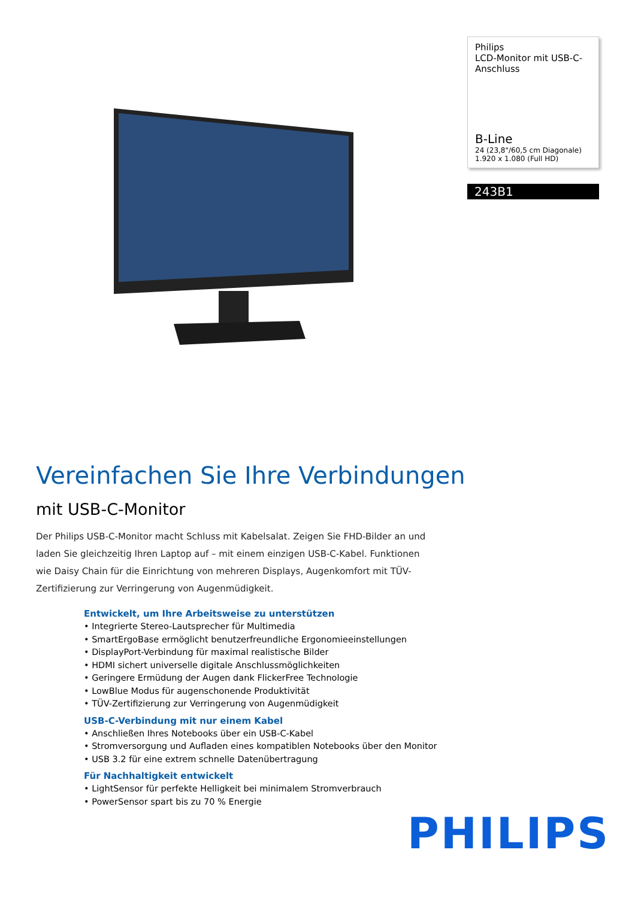Philips
LCD-Monitor mit USB-C-Anschluss
B-Line
24 (23,8"/60,5 cm Diagonale)
1.920 x 1.080 (Full HD)
243B1
Vereinfachen Sie Ihre Verbindungen
mit USB-C-Monitor
Der Philips USB-C-Monitor macht Schluss mit Kabelsalat. Zeigen Sie FHD-Bilder an und laden Sie gleichzeitig Ihren Laptop auf – mit einem einzigen USB-C-Kabel. Funktionen wie Daisy Chain für die Einrichtung von mehreren Displays, Augenkomfort mit TÜV-Zertifizierung zur Verringerung von Augenmüdigkeit.
Entwickelt, um Ihre Arbeitsweise zu unterstützen
• Integrierte Stereo-Lautsprecher für Multimedia
• SmartErgoBase ermöglicht benutzerfreundliche Ergonomieeinstellungen
• DisplayPort-Verbindung für maximal realistische Bilder
• HDMI sichert universelle digitale Anschlussmöglichkeiten
• Geringere Ermüdung der Augen dank FlickerFree Technologie
• LowBlue Modus für augenschonende Produktivität
• TÜV-Zertifizierung zur Verringerung von Augenmüdigkeit
USB-C-Verbindung mit nur einem Kabel
• Anschließen Ihres Notebooks über ein USB-C-Kabel
• Stromversorgung und Aufladen eines kompatiblen Notebooks über den Monitor
• USB 3.2 für eine extrem schnelle Datenübertragung
Für Nachhaltigkeit entwickelt
• LightSensor für perfekte Helligkeit bei minimalem Stromverbrauch
• PowerSensor spart bis zu 70 % Energie
PHILIPS